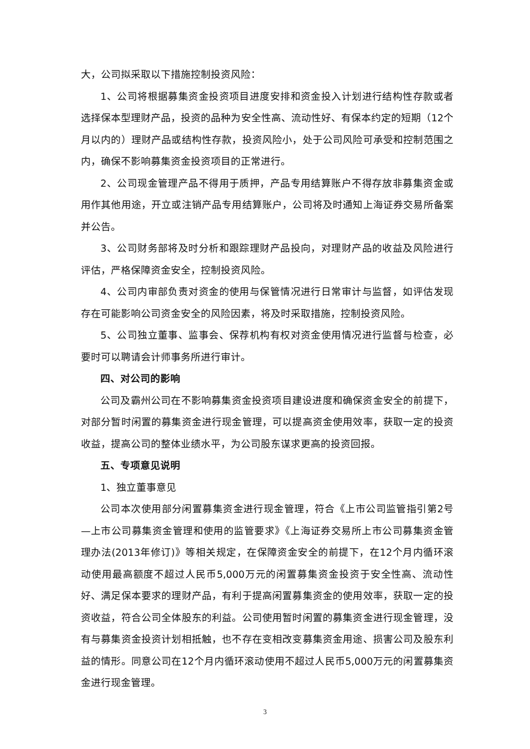大，公司拟采取以下措施控制投资风险：
1、公司将根据募集资金投资项目进度安排和资金投入计划进行结构性存款或者选择保本型理财产品，投资的品种为安全性高、流动性好、有保本约定的短期（12个月以内的）理财产品或结构性存款，投资风险小，处于公司风险可承受和控制范围之内，确保不影响募集资金投资项目的正常进行。
2、公司现金管理产品不得用于质押，产品专用结算账户不得存放非募集资金或用作其他用途，开立或注销产品专用结算账户，公司将及时通知上海证券交易所备案并公告。
3、公司财务部将及时分析和跟踪理财产品投向，对理财产品的收益及风险进行评估，严格保障资金安全，控制投资风险。
4、公司内审部负责对资金的使用与保管情况进行日常审计与监督，如评估发现存在可能影响公司资金安全的风险因素，将及时采取措施，控制投资风险。
5、公司独立董事、监事会、保荐机构有权对资金使用情况进行监督与检查，必要时可以聘请会计师事务所进行审计。
四、对公司的影响
公司及霸州公司在不影响募集资金投资项目建设进度和确保资金安全的前提下，对部分暂时闲置的募集资金进行现金管理，可以提高资金使用效率，获取一定的投资收益，提高公司的整体业绩水平，为公司股东谋求更高的投资回报。
五、专项意见说明
1、独立董事意见
公司本次使用部分闲置募集资金进行现金管理，符合《上市公司监管指引第2号—上市公司募集资金管理和使用的监管要求》《上海证券交易所上市公司募集资金管理办法(2013年修订)》等相关规定，在保障资金安全的前提下，在12个月内循环滚动使用最高额度不超过人民币5,000万元的闲置募集资金投资于安全性高、流动性好、满足保本要求的理财产品，有利于提高闲置募集资金的使用效率，获取一定的投资收益，符合公司全体股东的利益。公司使用暂时闲置的募集资金进行现金管理，没有与募集资金投资计划相抵触，也不存在变相改变募集资金用途、损害公司及股东利益的情形。同意公司在12个月内循环滚动使用不超过人民币5,000万元的闲置募集资金进行现金管理。
3